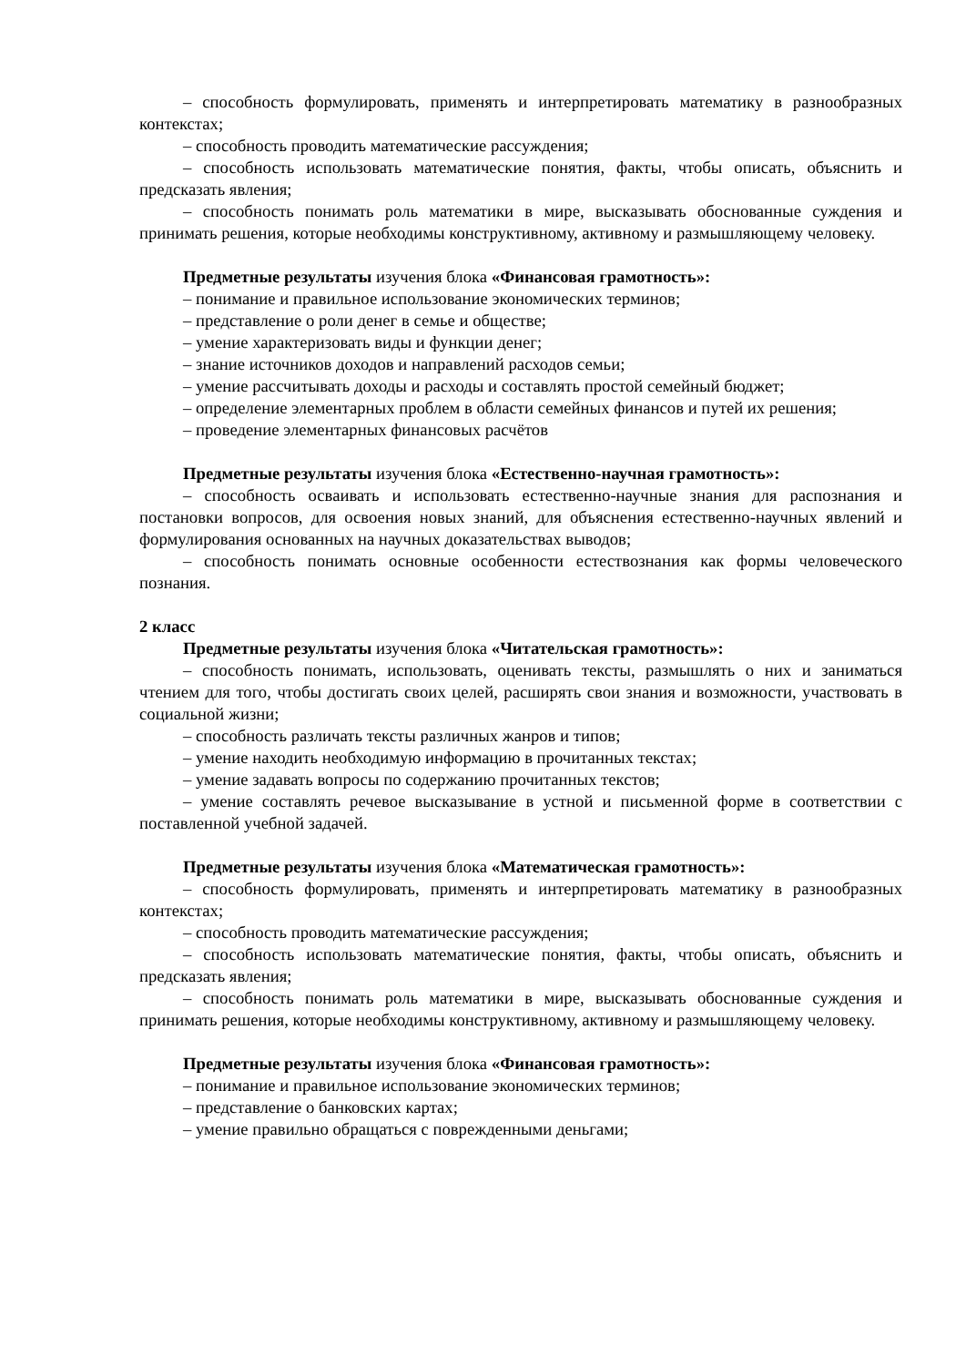– способность формулировать, применять и интерпретировать математику в разнообразных контекстах;
– способность проводить математические рассуждения;
– способность использовать математические понятия, факты, чтобы описать, объяснить и предсказать явления;
– способность понимать роль математики в мире, высказывать обоснованные суждения и принимать решения, которые необходимы конструктивному, активному и размышляющему человеку.
Предметные результаты изучения блока «Финансовая грамотность»:
– понимание и правильное использование экономических терминов;
– представление о роли денег в семье и обществе;
– умение характеризовать виды и функции денег;
– знание источников доходов и направлений расходов семьи;
– умение рассчитывать доходы и расходы и составлять простой семейный бюджет;
– определение элементарных проблем в области семейных финансов и путей их решения;
– проведение элементарных финансовых расчётов
Предметные результаты изучения блока «Естественно-научная грамотность»:
– способность осваивать и использовать естественно-научные знания для распознания и постановки вопросов, для освоения новых знаний, для объяснения естественно-научных явлений и формулирования основанных на научных доказательствах выводов;
– способность понимать основные особенности естествознания как формы человеческого познания.
2 класс
Предметные результаты изучения блока «Читательская грамотность»:
– способность понимать, использовать, оценивать тексты, размышлять о них и заниматься чтением для того, чтобы достигать своих целей, расширять свои знания и возможности, участвовать в социальной жизни;
– способность различать тексты различных жанров и типов;
– умение находить необходимую информацию в прочитанных текстах;
– умение задавать вопросы по содержанию прочитанных текстов;
– умение составлять речевое высказывание в устной и письменной форме в соответствии с поставленной учебной задачей.
Предметные результаты изучения блока «Математическая грамотность»:
– способность формулировать, применять и интерпретировать математику в разнообразных контекстах;
– способность проводить математические рассуждения;
– способность использовать математические понятия, факты, чтобы описать, объяснить и предсказать явления;
– способность понимать роль математики в мире, высказывать обоснованные суждения и принимать решения, которые необходимы конструктивному, активному и размышляющему человеку.
Предметные результаты изучения блока «Финансовая грамотность»:
– понимание и правильное использование экономических терминов;
– представление о банковских картах;
– умение правильно обращаться с поврежденными деньгами;